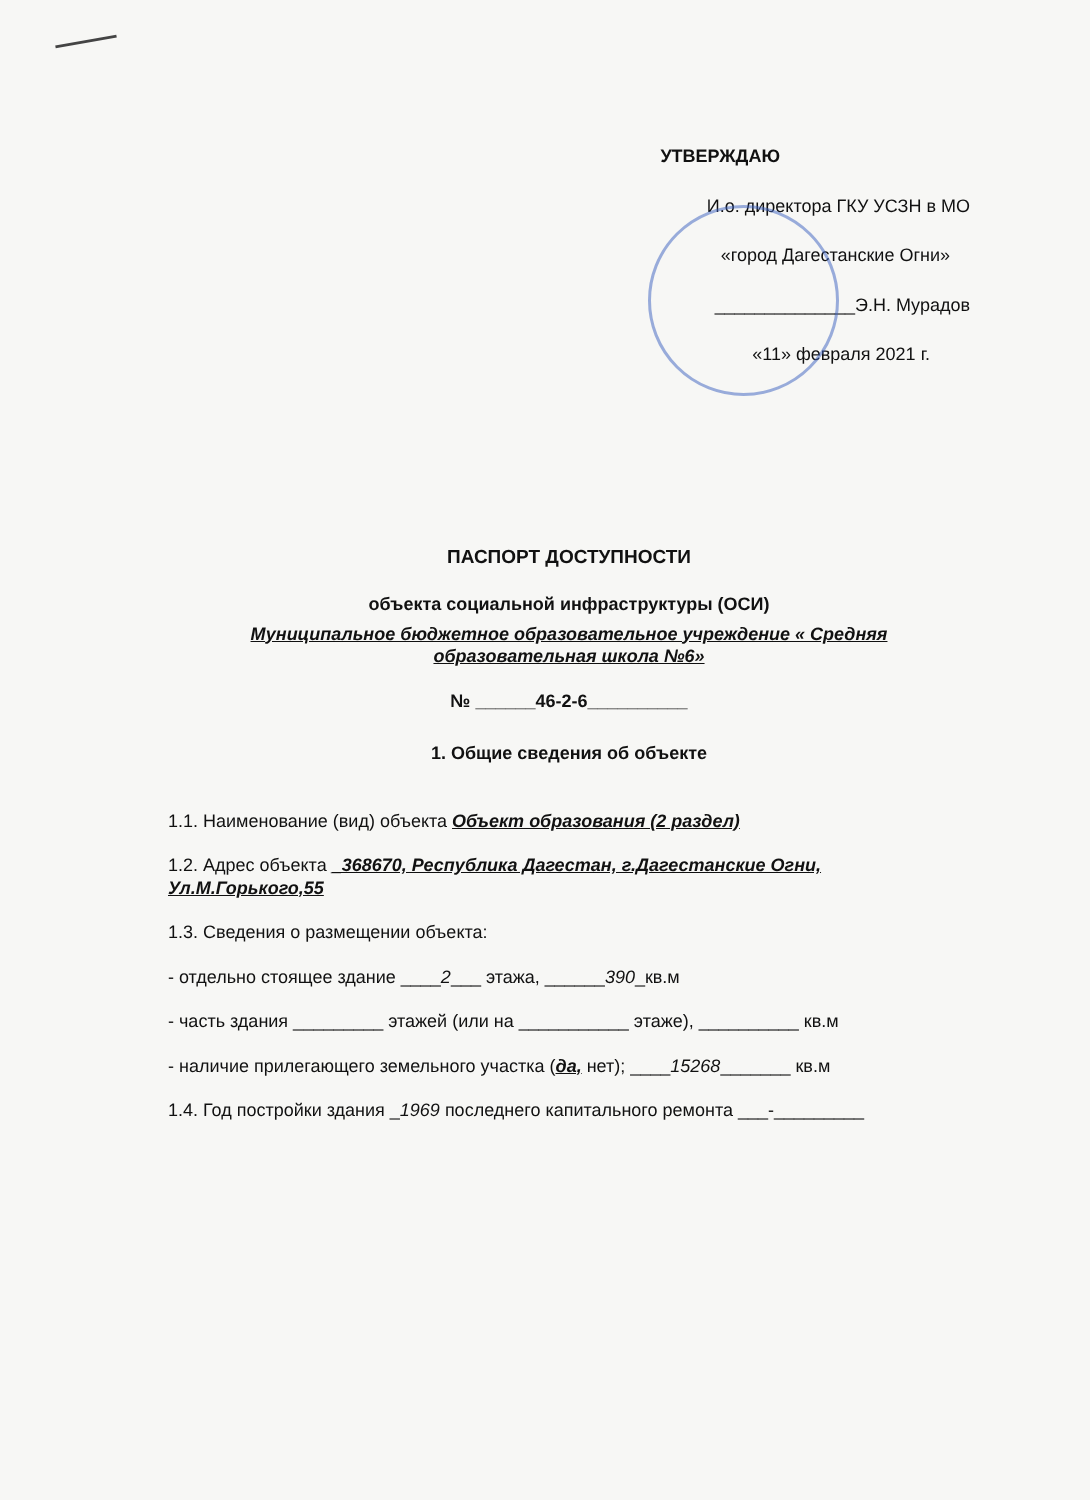УТВЕРЖДАЮ
И.о. директора ГКУ УСЗН в МО
«город Дагестанские Огни»
______________Э.Н. Мурадов
«11» февраля 2021 г.
ПАСПОРТ ДОСТУПНОСТИ
объекта социальной инфраструктуры (ОСИ)
Муниципальное бюджетное образовательное учреждение « Средняя образовательная школа №6»
№ ______46-2-6__________
1. Общие сведения об объекте
1.1. Наименование (вид) объекта Объект образования (2 раздел)
1.2. Адрес объекта _368670, Республика Дагестан, г.Дагестанские Огни, Ул.М.Горького,55
1.3. Сведения о размещении объекта:
- отдельно стоящее здание ____2___ этажа, ______390_кв.м
- часть здания _________ этажей (или на ___________ этаже), __________ кв.м
- наличие прилегающего земельного участка (да, нет); ____15268_______ кв.м
1.4. Год постройки здания _1969 последнего капитального ремонта ___-_________